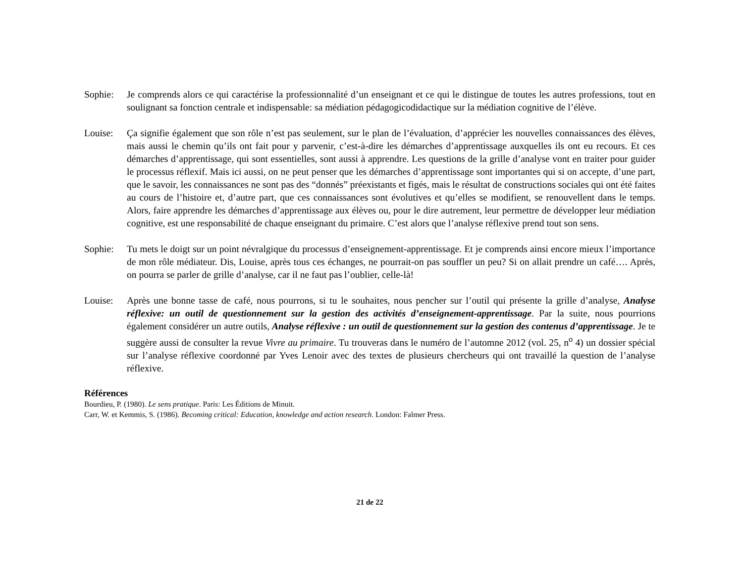Sophie: Je comprends alors ce qui caractérise la professionnalité d’un enseignant et ce qui le distingue de toutes les autres professions, tout en soulignant sa fonction centrale et indispensable: sa médiation pédagogicodidactique sur la médiation cognitive de l’élève.
Louise: Ça signifie également que son rôle n’est pas seulement, sur le plan de l’évaluation, d’apprécier les nouvelles connaissances des élèves, mais aussi le chemin qu’ils ont fait pour y parvenir, c’est-à-dire les démarches d’apprentissage auxquelles ils ont eu recours. Et ces démarches d’apprentissage, qui sont essentielles, sont aussi à apprendre. Les questions de la grille d’analyse vont en traiter pour guider le processus réflexif. Mais ici aussi, on ne peut penser que les démarches d’apprentissage sont importantes qui si on accepte, d’une part, que le savoir, les connaissances ne sont pas des “donnés” préexistants et figés, mais le résultat de constructions sociales qui ont été faites au cours de l’histoire et, d’autre part, que ces connaissances sont évolutives et qu’elles se modifient, se renouvellent dans le temps. Alors, faire apprendre les démarches d’apprentissage aux élèves ou, pour le dire autrement, leur permettre de développer leur médiation cognitive, est une responsabilité de chaque enseignant du primaire. C’est alors que l’analyse réflexive prend tout son sens.
Sophie: Tu mets le doigt sur un point névralgique du processus d’enseignement-apprentissage. Et je comprends ainsi encore mieux l’importance de mon rôle médiateur. Dis, Louise, après tous ces échanges, ne pourrait-on pas souffler un peu? Si on allait prendre un café…. Après, on pourra se parler de grille d’analyse, car il ne faut pas l’oublier, celle-là!
Louise: Après une bonne tasse de café, nous pourrons, si tu le souhaites, nous pencher sur l’outil qui présente la grille d’analyse, Analyse réflexive: un outil de questionnement sur la gestion des activités d’enseignement-apprentissage. Par la suite, nous pourrions également considérer un autre outils, Analyse réflexive : un outil de questionnement sur la gestion des contenus d’apprentissage. Je te suggère aussi de consulter la revue Vivre au primaire. Tu trouveras dans le numéro de l’automne 2012 (vol. 25, n<sup>o</sup> 4) un dossier spécial sur l’analyse réflexive coordonné par Yves Lenoir avec des textes de plusieurs chercheurs qui ont travaillé la question de l’analyse réflexive.
Références
Bourdieu, P. (1980). Le sens pratique. Paris: Les Éditions de Minuit.
Carr, W. et Kemmis, S. (1986). Becoming critical: Education, knowledge and action research. London: Falmer Press.
21 de 22